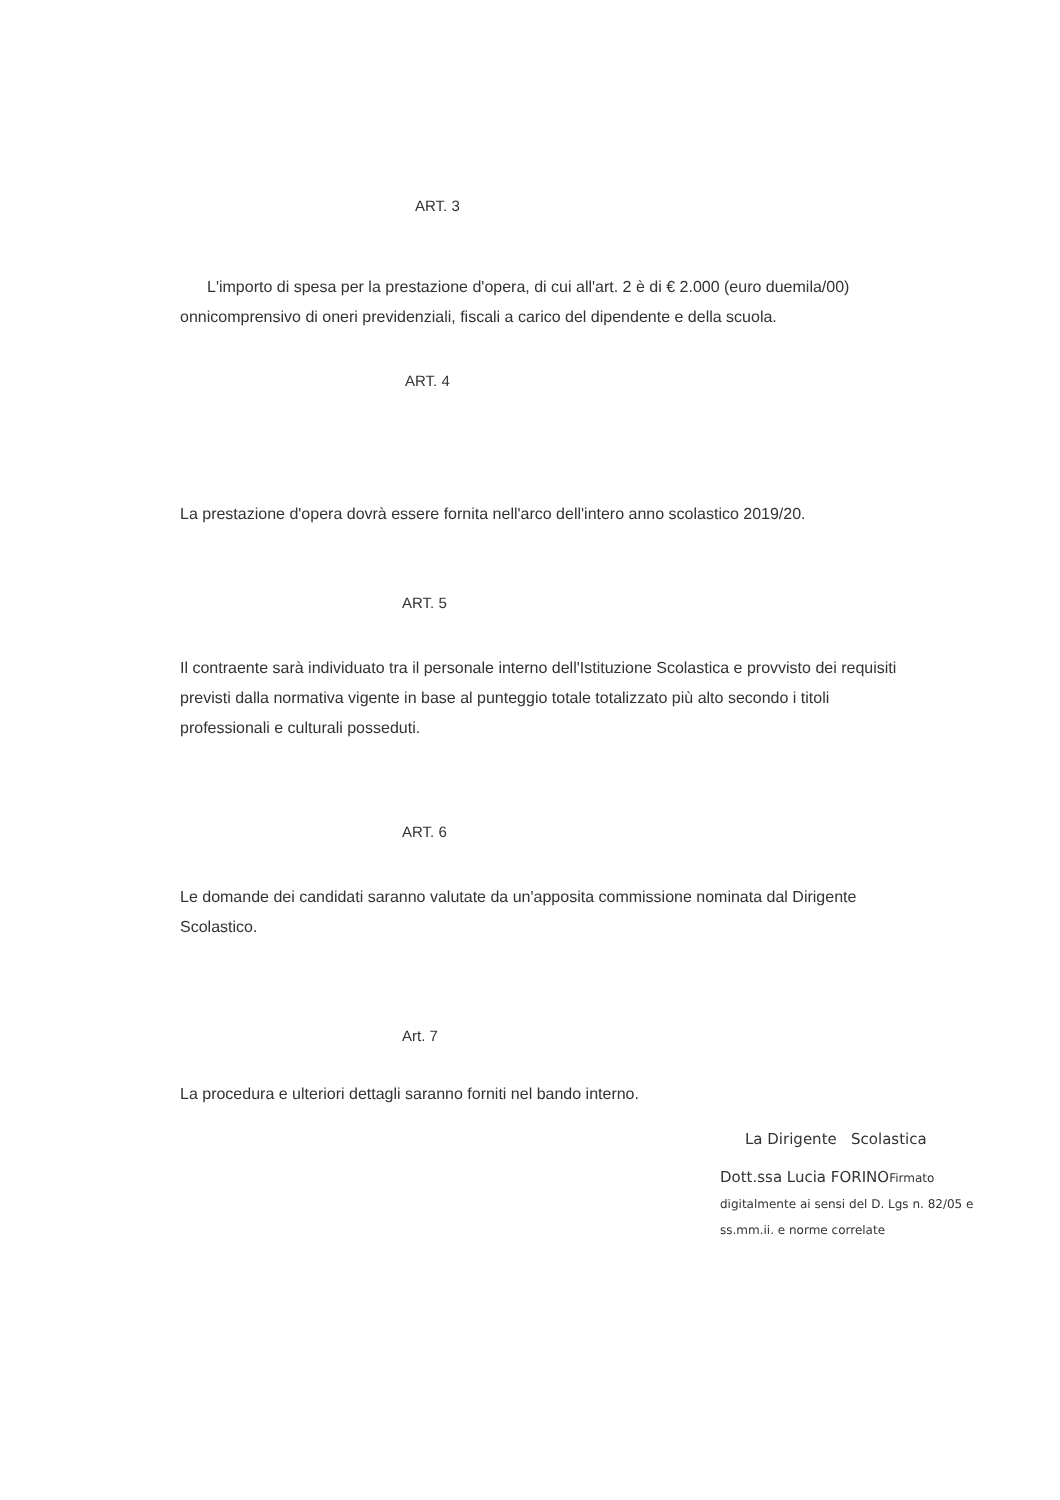ART. 3
L'importo di spesa per la prestazione d'opera, di cui all'art. 2 è di € 2.000 (euro duemila/00) onnicomprensivo di oneri previdenziali, fiscali a carico del dipendente e della scuola.
ART. 4
La prestazione d'opera dovrà essere fornita nell'arco dell'intero anno scolastico 2019/20.
ART. 5
Il contraente sarà individuato tra il personale interno dell'Istituzione Scolastica e provvisto dei requisiti previsti dalla normativa vigente in base al punteggio totale totalizzato più alto secondo i titoli professionali e culturali posseduti.
ART. 6
Le domande dei candidati saranno valutate da un'apposita commissione nominata dal Dirigente Scolastico.
Art. 7
La procedura e ulteriori dettagli saranno forniti nel bando interno.
La Dirigente Scolastica
Dott.ssa Lucia FORINOFirmato digitalmente ai sensi del D. Lgs n. 82/05 e ss.mm.ii. e norme correlate